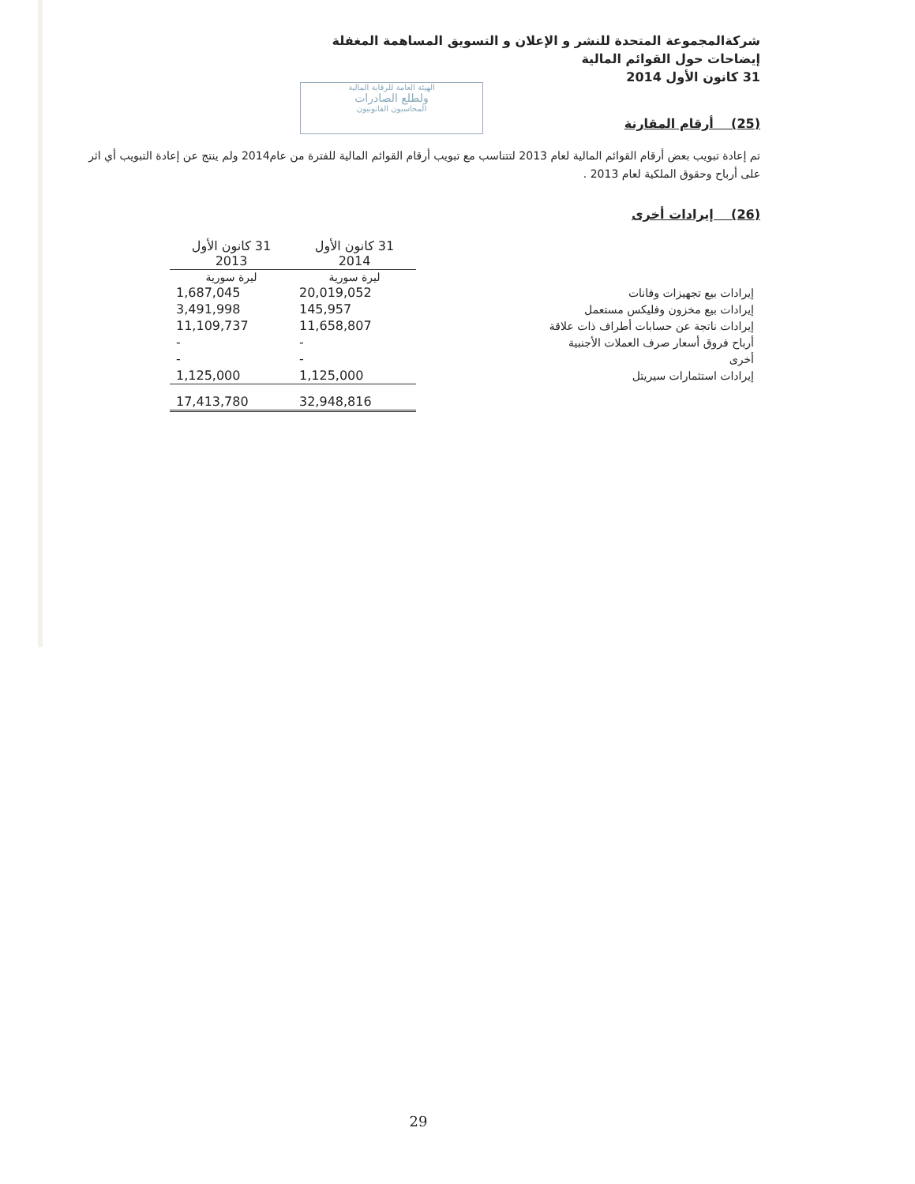الهيئة العامة للرقابة المالية
ولطلع الصادرات
المحاسبون القانونيون
شركةالمجموعة المتحدة للنشر و الإعلان و التسويق المساهمة المغفلة
إيضاحات حول القوائم المالية
31 كانون الأول 2014
(25) أرقام المقارنة
تم إعادة تبويب بعض أرقام القوائم المالية لعام 2013 لتتناسب مع تبويب أرقام القوائم المالية للفترة من عام2014 ولم ينتج عن إعادة التبويب أي اثر على أرباح وحقوق الملكية لعام 2013 .
(26) إيرادات أخرى
| | 31 كانون الأول 2014 | 31 كانون الأول 2013 |
| | ليرة سورية | ليرة سورية |
| إيرادات بيع تجهيزات وفانات | 20,019,052 | 1,687,045 |
| إيرادات بيع مخزون وفليكس مستعمل | 145,957 | 3,491,998 |
| إيرادات ناتجة عن حسابات أطراف ذات علاقة | 11,658,807 | 11,109,737 |
| أرباح فروق أسعار صرف العملات الأجنبية | - | - |
| أخرى | - | - |
| إيرادات استثمارات سيريتل | 1,125,000 | 1,125,000 |
| | 32,948,816 | 17,413,780 |
29